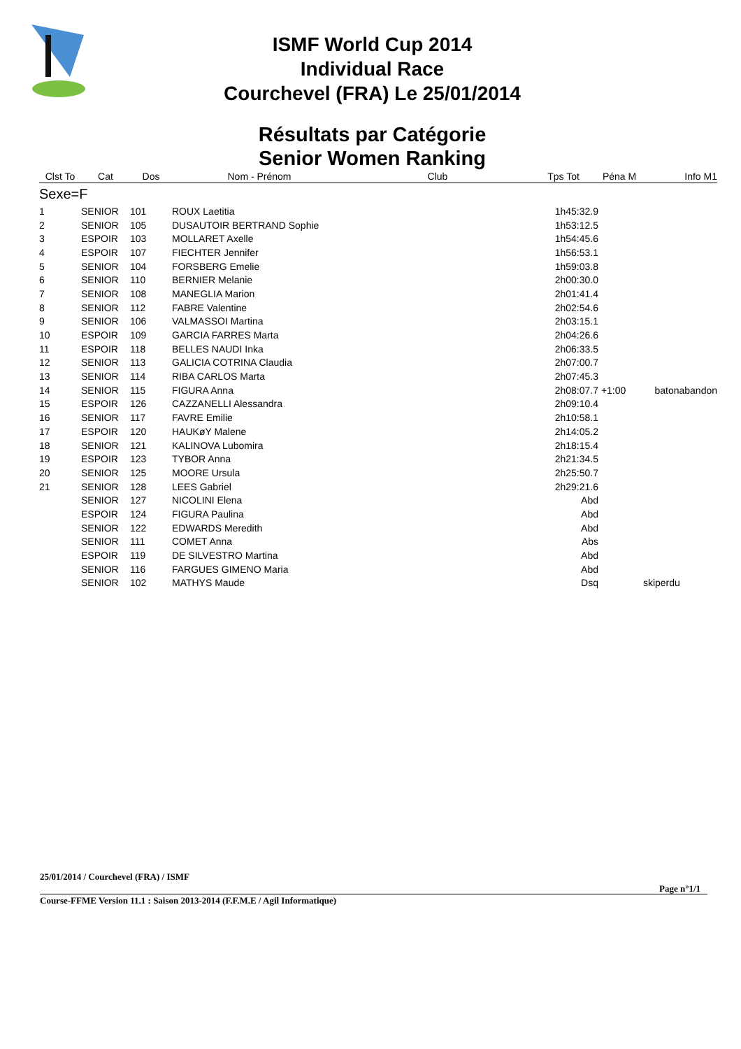ISMF World Cup 2014
Individual Race
Courchevel (FRA) Le 25/01/2014
Résultats par Catégorie
Senior Women Ranking
| Clst To | Cat | Dos | Nom - Prénom | Club | Tps Tot | Péna M | Info M1 |
| --- | --- | --- | --- | --- | --- | --- | --- |
| Sexe=F | | | | | | | |
| 1 | SENIOR | 101 | ROUX Laetitia | | 1h45:32.9 | | |
| 2 | SENIOR | 105 | DUSAUTOIR BERTRAND Sophie | | 1h53:12.5 | | |
| 3 | ESPOIR | 103 | MOLLARET Axelle | | 1h54:45.6 | | |
| 4 | ESPOIR | 107 | FIECHTER Jennifer | | 1h56:53.1 | | |
| 5 | SENIOR | 104 | FORSBERG Emelie | | 1h59:03.8 | | |
| 6 | SENIOR | 110 | BERNIER Melanie | | 2h00:30.0 | | |
| 7 | SENIOR | 108 | MANEGLIA Marion | | 2h01:41.4 | | |
| 8 | SENIOR | 112 | FABRE Valentine | | 2h02:54.6 | | |
| 9 | SENIOR | 106 | VALMASSOI Martina | | 2h03:15.1 | | |
| 10 | ESPOIR | 109 | GARCIA FARRES Marta | | 2h04:26.6 | | |
| 11 | ESPOIR | 118 | BELLES NAUDI Inka | | 2h06:33.5 | | |
| 12 | SENIOR | 113 | GALICIA COTRINA Claudia | | 2h07:00.7 | | |
| 13 | SENIOR | 114 | RIBA CARLOS Marta | | 2h07:45.3 | | |
| 14 | SENIOR | 115 | FIGURA Anna | | 2h08:07.7 | +1:00 | batonabandon |
| 15 | ESPOIR | 126 | CAZZANELLI Alessandra | | 2h09:10.4 | | |
| 16 | SENIOR | 117 | FAVRE Emilie | | 2h10:58.1 | | |
| 17 | ESPOIR | 120 | HAUKøY Malene | | 2h14:05.2 | | |
| 18 | SENIOR | 121 | KALINOVA Lubomira | | 2h18:15.4 | | |
| 19 | ESPOIR | 123 | TYBOR Anna | | 2h21:34.5 | | |
| 20 | SENIOR | 125 | MOORE Ursula | | 2h25:50.7 | | |
| 21 | SENIOR | 128 | LEES Gabriel | | 2h29:21.6 | | |
| | SENIOR | 127 | NICOLINI Elena | | Abd | | |
| | ESPOIR | 124 | FIGURA Paulina | | Abd | | |
| | SENIOR | 122 | EDWARDS Meredith | | Abd | | |
| | SENIOR | 111 | COMET Anna | | Abs | | |
| | ESPOIR | 119 | DE SILVESTRO Martina | | Abd | | |
| | SENIOR | 116 | FARGUES GIMENO Maria | | Abd | | |
| | SENIOR | 102 | MATHYS Maude | | Dsq | | skiperdu |
25/01/2014 / Courchevel (FRA) / ISMF
Page n°1/1
Course-FFME Version 11.1 : Saison 2013-2014 (F.F.M.E / Agil Informatique)